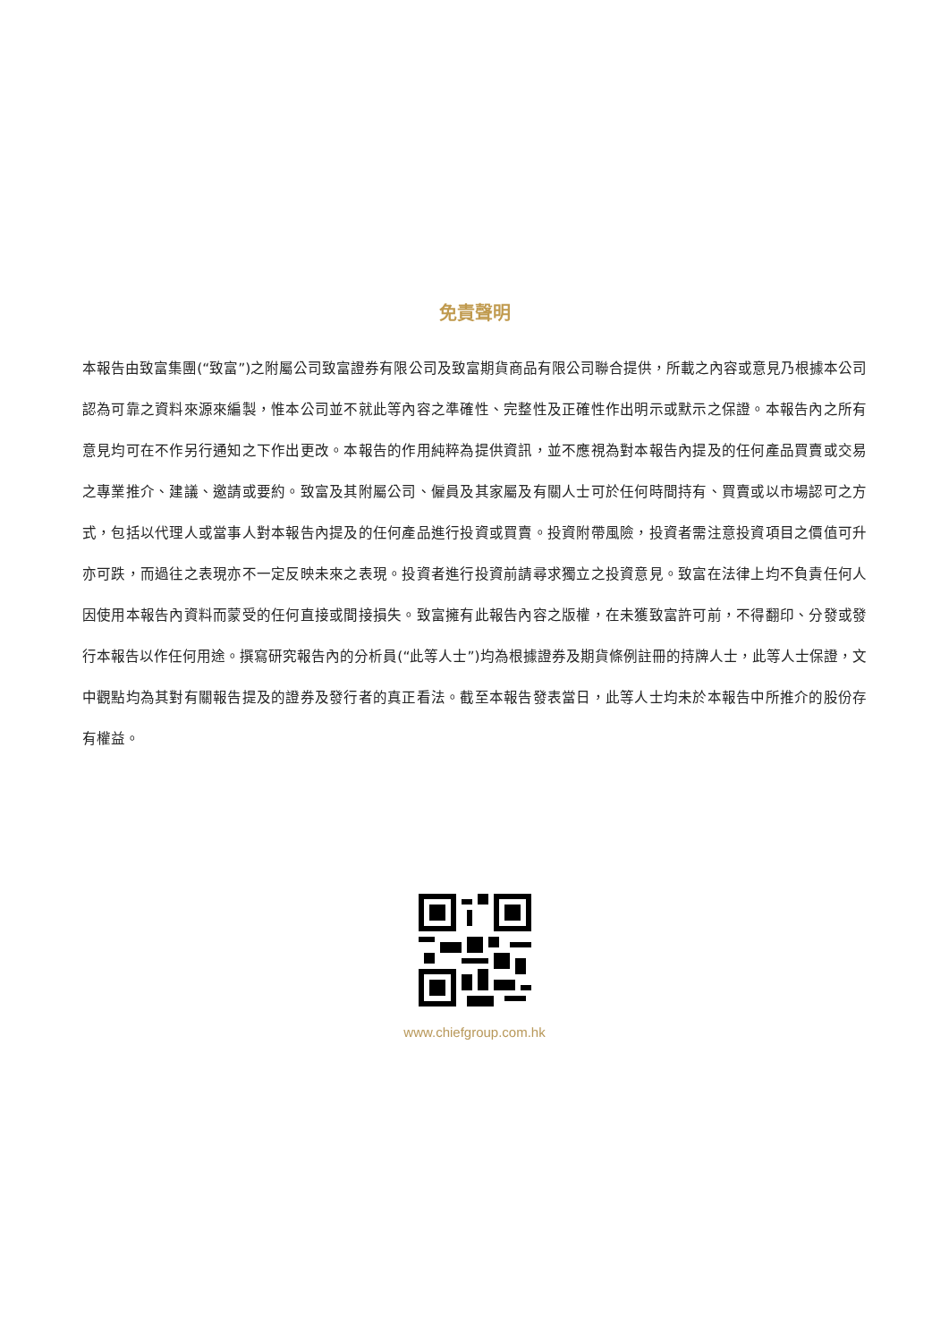免責聲明
本報告由致富集團(“致富”)之附屬公司致富證券有限公司及致富期貨商品有限公司聯合提供，所載之內容或意見乃根據本公司認為可靠之資料來源來編製，惟本公司並不就此等內容之準確性、完整性及正確性作出明示或默示之保證。本報告內之所有意見均可在不作另行通知之下作出更改。本報告的作用純粹為提供資訊，並不應視為對本報告內提及的任何產品買賣或交易之專業推介、建議、邀請或要約。致富及其附屬公司、僱員及其家屬及有關人士可於任何時間持有、買賣或以市場認可之方式，包括以代理人或當事人對本報告內提及的任何產品進行投資或買賣。投資附帶風險，投資者需注意投資項目之價值可升亦可跌，而過往之表現亦不一定反映未來之表現。投資者進行投資前請尋求獨立之投資意見。致富在法律上均不負責任何人因使用本報告內資料而蒙受的任何直接或間接損失。致富擁有此報告內容之版權，在未獲致富許可前，不得翻印、分發或發行本報告以作任何用途。撰寫研究報告內的分析員(“此等人士”)均為根據證券及期貨條例註冊的持牌人士，此等人士保證，文中觀點均為其對有關報告提及的證券及發行者的真正看法。截至本報告發表當日，此等人士均未於本報告中所推介的股份存有權益。
www.chiefgroup.com.hk